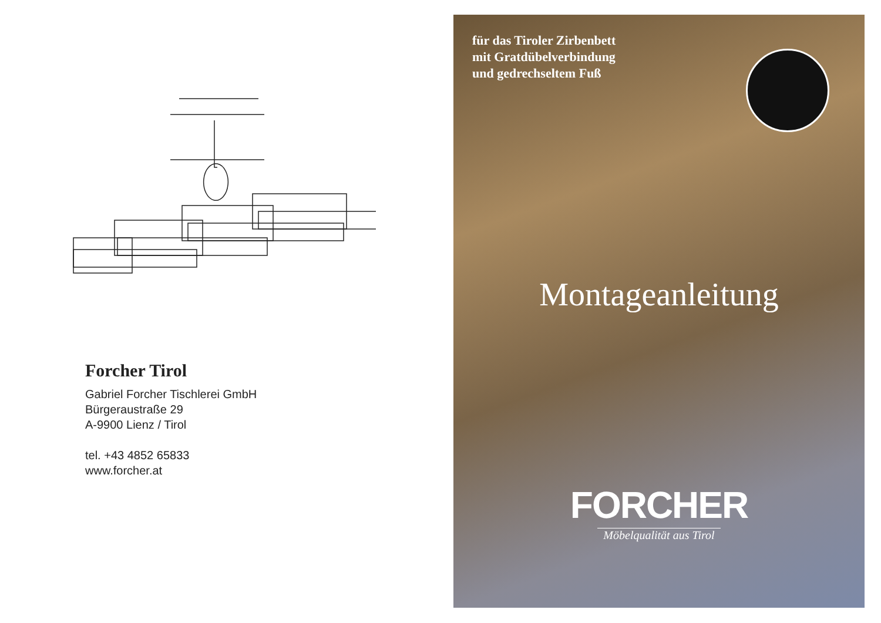Forcher Tirol
Gabriel Forcher Tischlerei GmbH
Bürgeraustraße 29
A-9900 Lienz / Tirol
tel. +43 4852 65833
www.forcher.at
für das Tiroler Zirbenbett
mit Gratdübelverbindung
und gedrechseltem Fuß
Montageanleitung
FORCHER
Möbelqualität aus Tirol